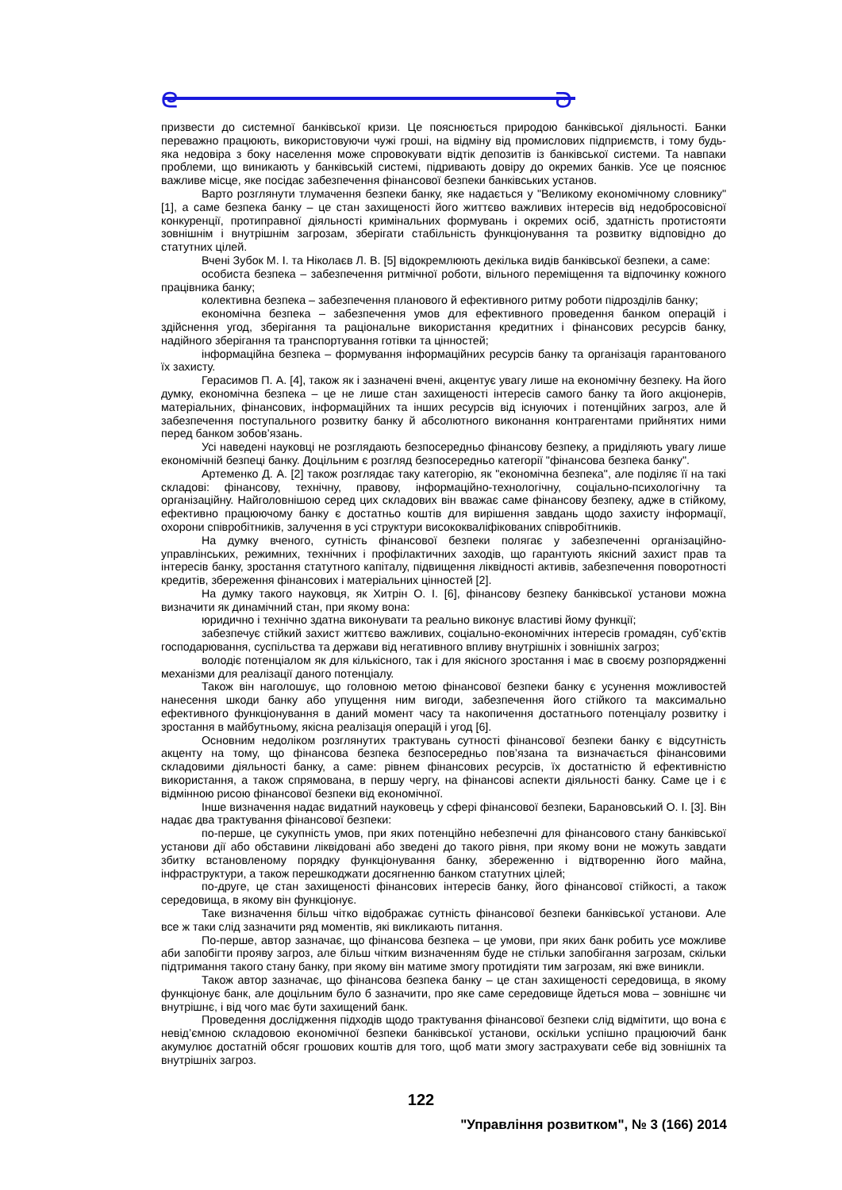ᘓ ᘐ
призвести до системної банківської кризи. Це пояснюється природою банківської діяльності. Банки переважно працюють, використовуючи чужі гроші, на відміну від промислових підприємств, і тому будь-яка недовіра з боку населення може спровокувати відтік депозитів із банківської системи. Та навпаки проблеми, що виникають у банківській системі, підривають довіру до окремих банків. Усе це пояснює важливе місце, яке посідає забезпечення фінансової безпеки банківських установ.
Варто розглянути тлумачення безпеки банку, яке надається у "Великому економічному словнику" [1], а саме безпека банку – це стан захищеності його життєво важливих інтересів від недобросовісної конкуренції, протиправної діяльності кримінальних формувань і окремих осіб, здатність протистояти зовнішнім і внутрішнім загрозам, зберігати стабільність функціонування та розвитку відповідно до статутних цілей.
Вчені Зубок М. І. та Ніколаєв Л. В. [5] відокремлюють декілька видів банківської безпеки, а саме:
особиста безпека – забезпечення ритмічної роботи, вільного переміщення та відпочинку кожного працівника банку;
колективна безпека – забезпечення планового й ефективного ритму роботи підрозділів банку;
економічна безпека – забезпечення умов для ефективного проведення банком операцій і здійснення угод, зберігання та раціональне використання кредитних і фінансових ресурсів банку, надійного зберігання та транспортування готівки та цінностей;
інформаційна безпека – формування інформаційних ресурсів банку та організація гарантованого їх захисту.
Герасимов П. А. [4], також як і зазначені вчені, акцентує увагу лише на економічну безпеку. На його думку, економічна безпека – це не лише стан захищеності інтересів самого банку та його акціонерів, матеріальних, фінансових, інформаційних та інших ресурсів від існуючих і потенційних загроз, але й забезпечення поступального розвитку банку й абсолютного виконання контрагентами прийнятих ними перед банком зобов’язань.
Усі наведені науковці не розглядають безпосередньо фінансову безпеку, а приділяють увагу лише економічній безпеці банку. Доцільним є розгляд безпосередньо категорії "фінансова безпека банку".
Артеменко Д. А. [2] також розглядає таку категорію, як "економічна безпека", але поділяє її на такі складові: фінансову, технічну, правову, інформаційно-технологічну, соціально-психологічну та організаційну. Найголовнішою серед цих складових він вважає саме фінансову безпеку, адже в стійкому, ефективно працюючому банку є достатньо коштів для вирішення завдань щодо захисту інформації, охорони співробітників, залучення в усі структури висококваліфікованих співробітників.
На думку вченого, сутність фінансової безпеки полягає у забезпеченні організаційно-управлінських, режимних, технічних і профілактичних заходів, що гарантують якісний захист прав та інтересів банку, зростання статутного капіталу, підвищення ліквідності активів, забезпечення поворотності кредитів, збереження фінансових і матеріальних цінностей [2].
На думку такого науковця, як Хитрін О. І. [6], фінансову безпеку банківської установи можна визначити як динамічний стан, при якому вона:
юридично і технічно здатна виконувати та реально виконує властиві йому функції;
забезпечує стійкий захист життєво важливих, соціально-економічних інтересів громадян, суб’єктів господарювання, суспільства та держави від негативного впливу внутрішніх і зовнішніх загроз;
володіє потенціалом як для кількісного, так і для якісного зростання і має в своєму розпорядженні механізми для реалізації даного потенціалу.
Також він наголошує, що головною метою фінансової безпеки банку є усунення можливостей нанесення шкоди банку або упущення ним вигоди, забезпечення його стійкого та максимально ефективного функціонування в даний момент часу та накопичення достатнього потенціалу розвитку і зростання в майбутньому, якісна реалізація операцій і угод [6].
Основним недоліком розглянутих трактувань сутності фінансової безпеки банку є відсутність акценту на тому, що фінансова безпека безпосередньо пов’язана та визначається фінансовими складовими діяльності банку, а саме: рівнем фінансових ресурсів, їх достатністю й ефективністю використання, а також спрямована, в першу чергу, на фінансові аспекти діяльності банку. Саме це і є відмінною рисою фінансової безпеки від економічної.
Інше визначення надає видатний науковець у сфері фінансової безпеки, Барановський О. І. [3]. Він надає два трактування фінансової безпеки:
по-перше, це сукупність умов, при яких потенційно небезпечні для фінансового стану банківської установи дії або обставини ліквідовані або зведені до такого рівня, при якому вони не можуть завдати збитку встановленому порядку функціонування банку, збереженню і відтворенню його майна, інфраструктури, а також перешкоджати досягненню банком статутних цілей;
по-друге, це стан захищеності фінансових інтересів банку, його фінансової стійкості, а також середовища, в якому він функціонує.
Таке визначення більш чітко відображає сутність фінансової безпеки банківської установи. Але все ж таки слід зазначити ряд моментів, які викликають питання.
По-перше, автор зазначає, що фінансова безпека – це умови, при яких банк робить усе можливе аби запобігти прояву загроз, але більш чітким визначенням буде не стільки запобігання загрозам, скільки підтримання такого стану банку, при якому він матиме змогу протидіяти тим загрозам, які вже виникли.
Також автор зазначає, що фінансова безпека банку – це стан захищеності середовища, в якому функціонує банк, але доцільним було б зазначити, про яке саме середовище йдеться мова – зовнішнє чи внутрішнє, і від чого має бути захищений банк.
Проведення дослідження підходів щодо трактування фінансової безпеки слід відмітити, що вона є невід’ємною складовою економічної безпеки банківської установи, оскільки успішно працюючий банк акумулює достатній обсяг грошових коштів для того, щоб мати змогу застрахувати себе від зовнішніх та внутрішніх загроз.
122
"Управління розвитком", № 3 (166) 2014